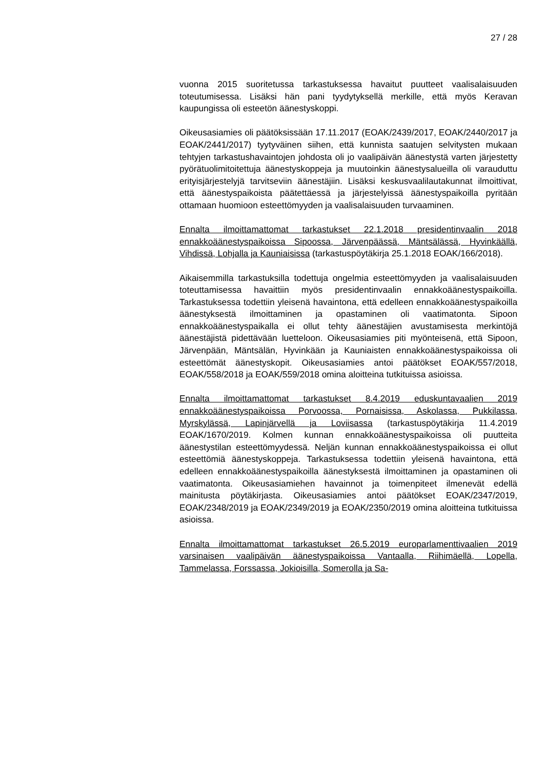27 / 28
vuonna 2015 suoritetussa tarkastuksessa havaitut puutteet vaalisalaisuuden toteutumisessa. Lisäksi hän pani tyydytyksellä merkille, että myös Keravan kaupungissa oli esteetön äänestyskoppi.
Oikeusasiamies oli päätöksissään 17.11.2017 (EOAK/2439/2017, EOAK/2440/2017 ja EOAK/2441/2017) tyytyväinen siihen, että kunnista saatujen selvitysten mukaan tehtyjen tarkastushavaintojen johdosta oli jo vaalipäivän äänestystä varten järjestetty pyörätuolimitoitettuja äänestyskoppeja ja muutoinkin äänestysalueilla oli varauduttu erityisjärjestelyjä tarvitseviin äänestäjiin. Lisäksi keskusvaalilautakunnat ilmoittivat, että äänestyspaikoista päätettäessä ja järjestelyissä äänestyspaikoilla pyritään ottamaan huomioon esteettömyyden ja vaalisalaisuuden turvaaminen.
Ennalta ilmoittamattomat tarkastukset 22.1.2018 presidentinvaalin 2018 ennakkoäänestyspaikoissa Sipoossa, Järvenpäässä, Mäntsälässä, Hyvinkäällä, Vihdissä, Lohjalla ja Kauniaisissa (tarkastuspöytäkirja 25.1.2018 EOAK/166/2018).
Aikaisemmilla tarkastuksilla todettuja ongelmia esteettömyyden ja vaalisalaisuuden toteuttamisessa havaittiin myös presidentinvaalin ennakkoäänestyspaikoilla. Tarkastuksessa todettiin yleisenä havaintona, että edelleen ennakkoäänestyspaikoilla äänestyksestä ilmoittaminen ja opastaminen oli vaatimatonta. Sipoon ennakkoäänestyspaikalla ei ollut tehty äänestäjien avustamisesta merkintöjä äänestäjistä pidettävään luetteloon. Oikeusasiamies piti myönteisenä, että Sipoon, Järvenpään, Mäntsälän, Hyvinkään ja Kauniaisten ennakkoäänestyspaikoissa oli esteettömät äänestyskopit. Oikeusasiamies antoi päätökset EOAK/557/2018, EOAK/558/2018 ja EOAK/559/2018 omina aloitteina tutkituissa asioissa.
Ennalta ilmoittamattomat tarkastukset 8.4.2019 eduskuntavaalien 2019 ennakkoäänestyspaikoissa Porvoossa, Pornaisissa, Askolassa, Pukkilassa, Myrskylässä, Lapinjärvellä ja Loviisassa (tarkastuspöytäkirja 11.4.2019 EOAK/1670/2019. Kolmen kunnan ennakkoäänestyspaikoissa oli puutteita äänestystilan esteettömyydessä. Neljän kunnan ennakkoäänestyspaikoissa ei ollut esteettömiä äänestyskoppeja. Tarkastuksessa todettiin yleisenä havaintona, että edelleen ennakkoäänestyspaikoilla äänestyksestä ilmoittaminen ja opastaminen oli vaatimatonta. Oikeusasiamiehen havainnot ja toimenpiteet ilmenevät edellä mainitusta pöytäkirjasta. Oikeusasiamies antoi päätökset EOAK/2347/2019, EOAK/2348/2019 ja EOAK/2349/2019 ja EOAK/2350/2019 omina aloitteina tutkituissa asioissa.
Ennalta ilmoittamattomat tarkastukset 26.5.2019 europarlamenttivaalien 2019 varsinaisen vaalipäivän äänestyspaikoissa Vantaalla, Riihimäellä, Lopella, Tammelassa, Forssassa, Jokioisilla, Somerolla ja Sa-